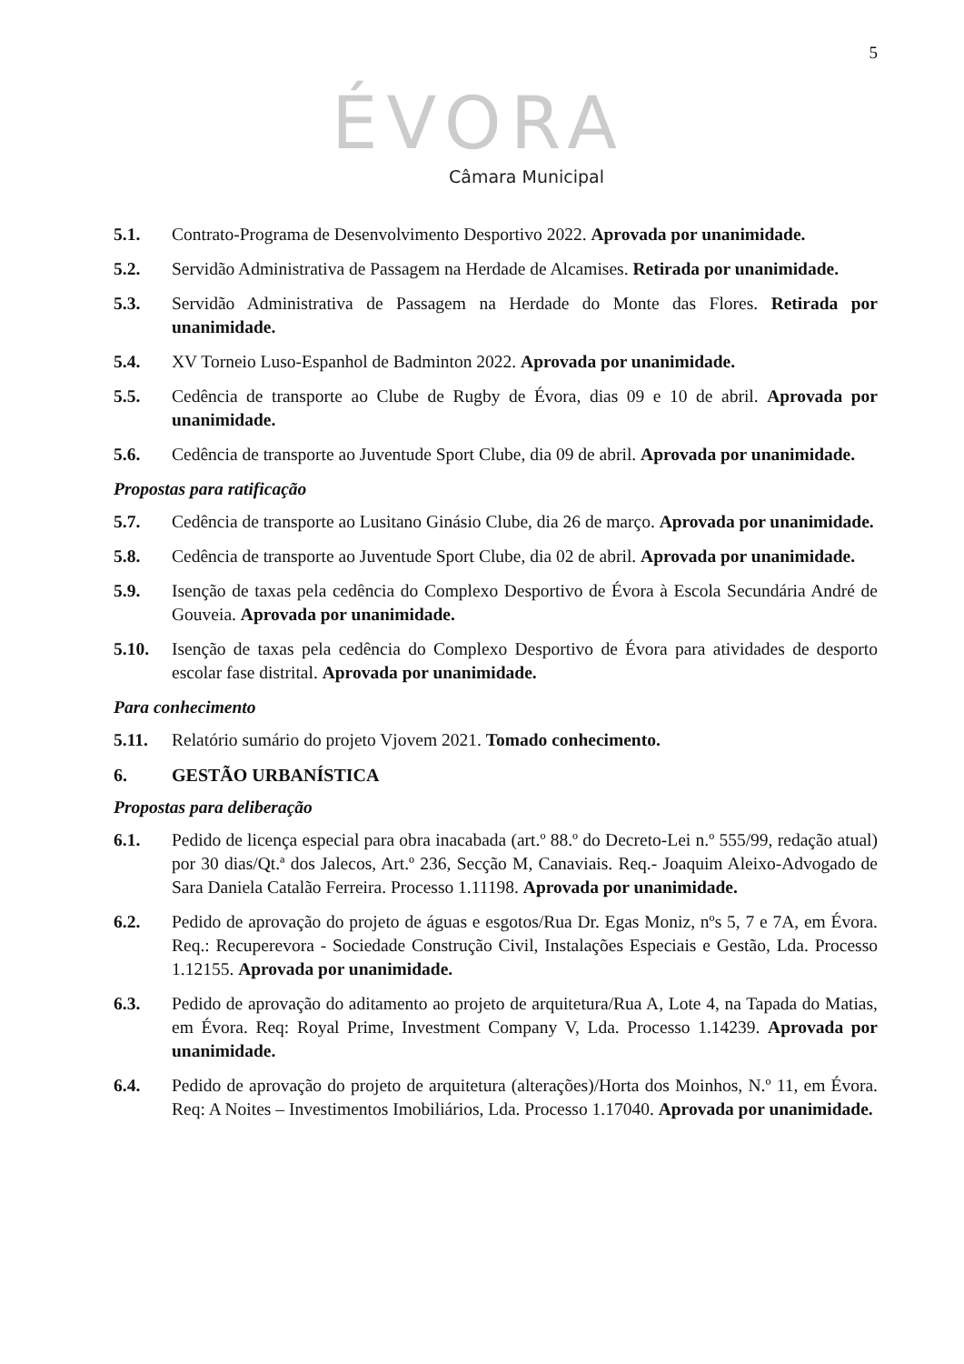5
ÉVORA
Câmara Municipal
5.1. Contrato-Programa de Desenvolvimento Desportivo 2022. Aprovada por unanimidade.
5.2. Servidão Administrativa de Passagem na Herdade de Alcamises. Retirada por unanimidade.
5.3. Servidão Administrativa de Passagem na Herdade do Monte das Flores. Retirada por unanimidade.
5.4. XV Torneio Luso-Espanhol de Badminton 2022. Aprovada por unanimidade.
5.5. Cedência de transporte ao Clube de Rugby de Évora, dias 09 e 10 de abril. Aprovada por unanimidade.
5.6. Cedência de transporte ao Juventude Sport Clube, dia 09 de abril. Aprovada por unanimidade.
Propostas para ratificação
5.7. Cedência de transporte ao Lusitano Ginásio Clube, dia 26 de março. Aprovada por unanimidade.
5.8. Cedência de transporte ao Juventude Sport Clube, dia 02 de abril. Aprovada por unanimidade.
5.9. Isenção de taxas pela cedência do Complexo Desportivo de Évora à Escola Secundária André de Gouveia. Aprovada por unanimidade.
5.10. Isenção de taxas pela cedência do Complexo Desportivo de Évora para atividades de desporto escolar fase distrital. Aprovada por unanimidade.
Para conhecimento
5.11. Relatório sumário do projeto Vjovem 2021. Tomado conhecimento.
6. GESTÃO URBANÍSTICA
Propostas para deliberação
6.1. Pedido de licença especial para obra inacabada (art.º 88.º do Decreto-Lei n.º 555/99, redação atual) por 30 dias/Qt.ª dos Jalecos, Art.º 236, Secção M, Canaviais. Req.- Joaquim Aleixo-Advogado de Sara Daniela Catalão Ferreira. Processo 1.11198. Aprovada por unanimidade.
6.2. Pedido de aprovação do projeto de águas e esgotos/Rua Dr. Egas Moniz, nºs 5, 7 e 7A, em Évora. Req.: Recuperevora - Sociedade Construção Civil, Instalações Especiais e Gestão, Lda. Processo 1.12155. Aprovada por unanimidade.
6.3. Pedido de aprovação do aditamento ao projeto de arquitetura/Rua A, Lote 4, na Tapada do Matias, em Évora. Req: Royal Prime, Investment Company V, Lda. Processo 1.14239. Aprovada por unanimidade.
6.4. Pedido de aprovação do projeto de arquitetura (alterações)/Horta dos Moinhos, N.º 11, em Évora. Req: A Noites – Investimentos Imobiliários, Lda. Processo 1.17040. Aprovada por unanimidade.